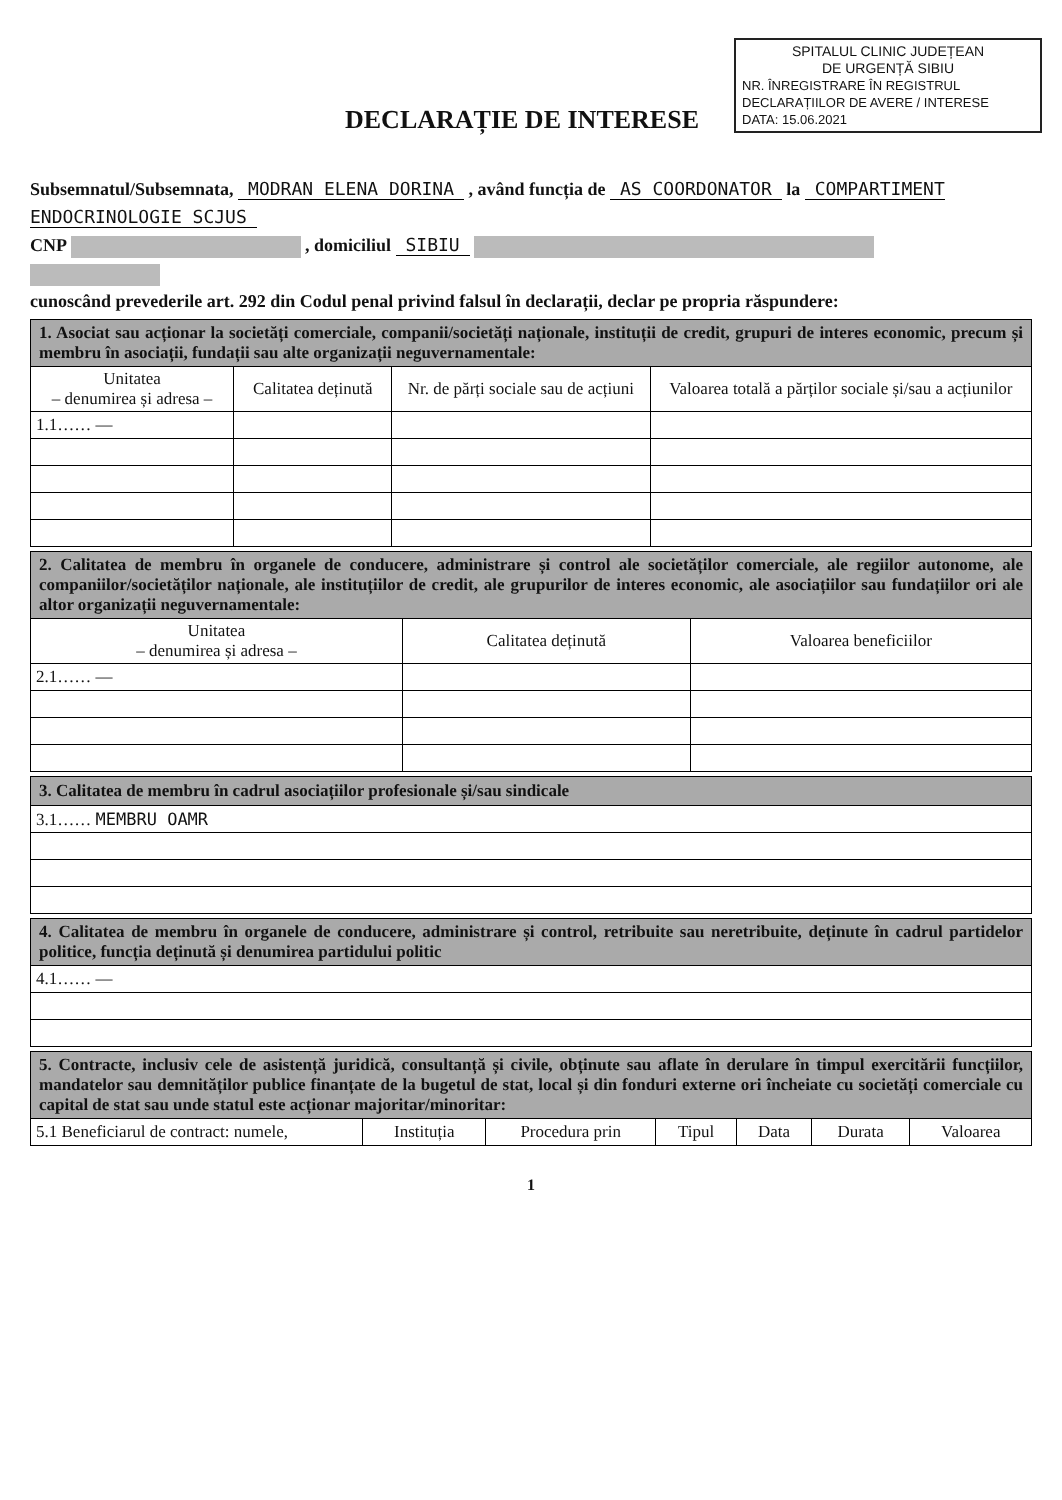SPITALUL CLINIC JUDEȚEAN
DE URGENȚĂ SIBIU
NR. ÎNREGISTRARE ÎN REGISTRUL DECLARAȚIILOR DE AVERE / INTERESE
DATA: 15.06.2021
DECLARAȚIE DE INTERESE
Subsemnatul/Subsemnata, MODRAN ELENA DORINA , având funcția de AS COORDONATOR la COMPARTIMENT ENDOCRINOLOGIE SCJUS
CNP , domiciliul SIBIU
cunoscând prevederile art. 292 din Codul penal privind falsul în declarații, declar pe propria răspundere:
| 1. Asociat sau acționar la societăți comerciale, companii/societăți naționale, instituții de credit, grupuri de interes economic, precum și membru în asociații, fundații sau alte organizații neguvernamentale: | | | |
| Unitatea – denumirea și adresa – | Calitatea deținută | Nr. de părți sociale sau de acțiuni | Valoarea totală a părților sociale și/sau a acțiunilor |
| 1.1…… — | | | |
| 2. Calitatea de membru în organele de conducere, administrare și control ale societăților comerciale, ale regiilor autonome, ale companiilor/societăților naționale, ale instituțiilor de credit, ale grupurilor de interes economic, ale asociațiilor sau fundațiilor ori ale altor organizații neguvernamentale: | | |
| Unitatea – denumirea și adresa – | Calitatea deținută | Valoarea beneficiilor |
| 2.1…… — | | |
| 3. Calitatea de membru în cadrul asociațiilor profesionale și/sau sindicale |
| 3.1…… MEMBRU OAMR |
| 4. Calitatea de membru în organele de conducere, administrare și control, retribuite sau neretribuite, deținute în cadrul partidelor politice, funcția deținută și denumirea partidului politic |
| 4.1…… — |
| 5. Contracte, inclusiv cele de asistență juridică, consultanță și civile, obținute sau aflate în derulare în timpul exercitării funcțiilor, mandatelor sau demnităților publice finanțate de la bugetul de stat, local și din fonduri externe ori încheiate cu societăți comerciale cu capital de stat sau unde statul este acționar majoritar/minoritar: | | | | | | |
| 5.1 Beneficiarul de contract: numele, | Instituția | Procedura prin | Tipul | Data | Durata | Valoarea |
1